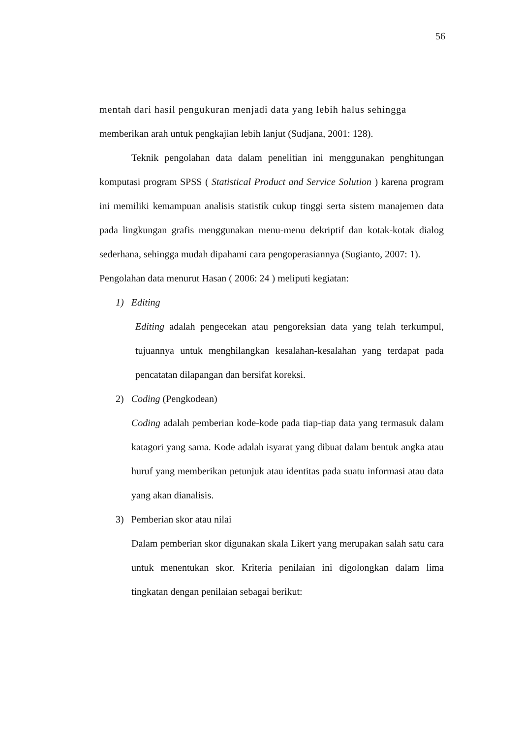56
mentah dari hasil pengukuran menjadi data yang lebih halus sehingga
memberikan arah untuk pengkajian lebih lanjut (Sudjana, 2001: 128).
Teknik pengolahan data dalam penelitian ini menggunakan penghitungan komputasi program SPSS ( Statistical Product and Service Solution ) karena program ini memiliki kemampuan analisis statistik cukup tinggi serta sistem manajemen data pada lingkungan grafis menggunakan menu-menu dekriptif dan kotak-kotak dialog sederhana, sehingga mudah dipahami cara pengoperasiannya (Sugianto, 2007: 1).
Pengolahan data menurut Hasan ( 2006: 24 ) meliputi kegiatan:
1) Editing
Editing adalah pengecekan atau pengoreksian data yang telah terkumpul, tujuannya untuk menghilangkan kesalahan-kesalahan yang terdapat pada pencatatan dilapangan dan bersifat koreksi.
2) Coding (Pengkodean)
Coding adalah pemberian kode-kode pada tiap-tiap data yang termasuk dalam katagori yang sama. Kode adalah isyarat yang dibuat dalam bentuk angka atau huruf yang memberikan petunjuk atau identitas pada suatu informasi atau data yang akan dianalisis.
3) Pemberian skor atau nilai
Dalam pemberian skor digunakan skala Likert yang merupakan salah satu cara untuk menentukan skor. Kriteria penilaian ini digolongkan dalam lima tingkatan dengan penilaian sebagai berikut: